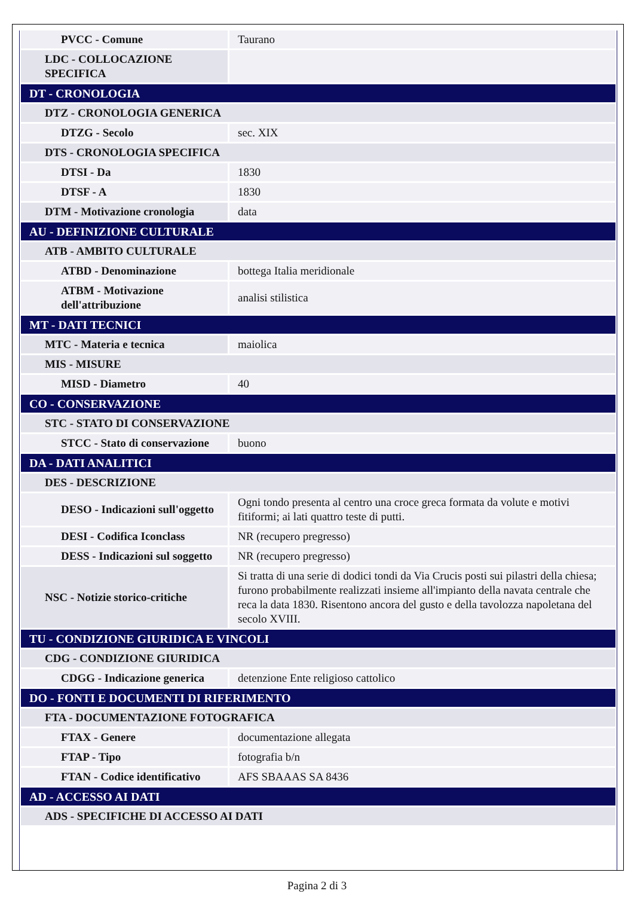| PVCC - Comune | Taurano |
| LDC - COLLOCAZIONE SPECIFICA | |
| DT - CRONOLOGIA | |
| DTZ - CRONOLOGIA GENERICA | |
| DTZG - Secolo | sec. XIX |
| DTS - CRONOLOGIA SPECIFICA | |
| DTSI - Da | 1830 |
| DTSF - A | 1830 |
| DTM - Motivazione cronologia | data |
| AU - DEFINIZIONE CULTURALE | |
| ATB - AMBITO CULTURALE | |
| ATBD - Denominazione | bottega Italia meridionale |
| ATBM - Motivazione dell'attribuzione | analisi stilistica |
| MT - DATI TECNICI | |
| MTC - Materia e tecnica | maiolica |
| MIS - MISURE | |
| MISD - Diametro | 40 |
| CO - CONSERVAZIONE | |
| STC - STATO DI CONSERVAZIONE | |
| STCC - Stato di conservazione | buono |
| DA - DATI ANALITICI | |
| DES - DESCRIZIONE | |
| DESO - Indicazioni sull'oggetto | Ogni tondo presenta al centro una croce greca formata da volute e motivi fitiformi; ai lati quattro teste di putti. |
| DESI - Codifica Iconclass | NR (recupero pregresso) |
| DESS - Indicazioni sul soggetto | NR (recupero pregresso) |
| NSC - Notizie storico-critiche | Si tratta di una serie di dodici tondi da Via Crucis posti sui pilastri della chiesa; furono probabilmente realizzati insieme all'impianto della navata centrale che reca la data 1830. Risentono ancora del gusto e della tavolozza napoletana del secolo XVIII. |
| TU - CONDIZIONE GIURIDICA E VINCOLI | |
| CDG - CONDIZIONE GIURIDICA | |
| CDGG - Indicazione generica | detenzione Ente religioso cattolico |
| DO - FONTI E DOCUMENTI DI RIFERIMENTO | |
| FTA - DOCUMENTAZIONE FOTOGRAFICA | |
| FTAX - Genere | documentazione allegata |
| FTAP - Tipo | fotografia b/n |
| FTAN - Codice identificativo | AFS SBAAAS SA 8436 |
| AD - ACCESSO AI DATI | |
| ADS - SPECIFICHE DI ACCESSO AI DATI | |
Pagina 2 di 3